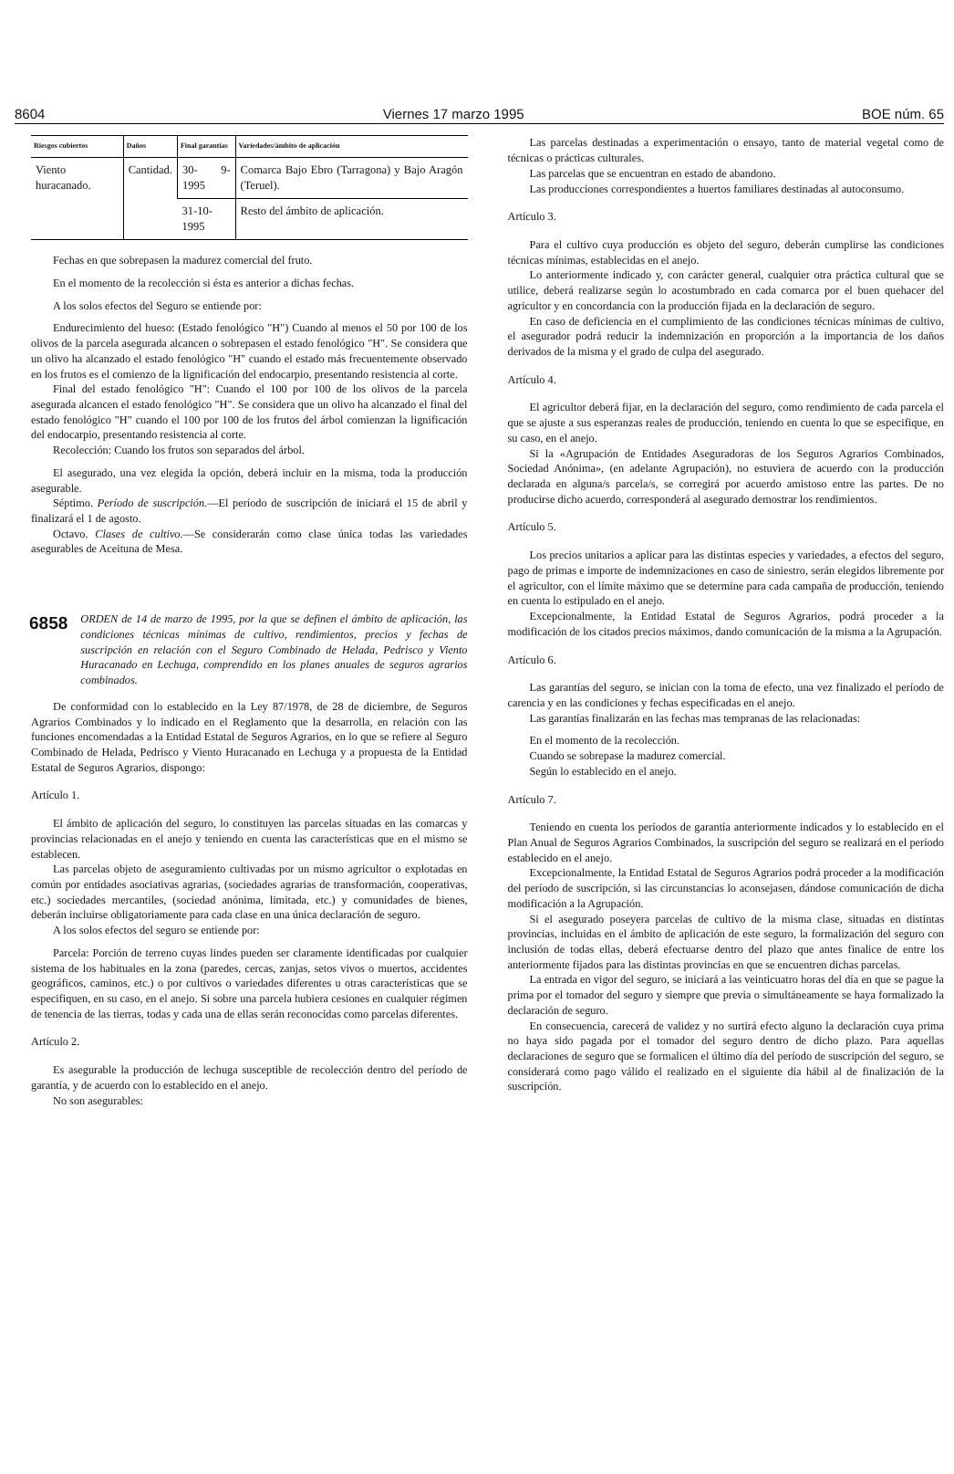8604 Viernes 17 marzo 1995 BOE núm. 65
| Riesgos cubiertos | Daños | Final garantías | Variedades/ámbito de aplicación |
| --- | --- | --- | --- |
| Viento huracanado. | Cantidad. | 30- 9-1995 | Comarca Bajo Ebro (Tarragona) y Bajo Aragón (Teruel). |
| | | 31-10-1995 | Resto del ámbito de aplicación. |
Fechas en que sobrepasen la madurez comercial del fruto.
En el momento de la recolección si ésta es anterior a dichas fechas.
A los solos efectos del Seguro se entiende por:
Endurecimiento del hueso: (Estado fenológico "H") Cuando al menos el 50 por 100 de los olivos de la parcela asegurada alcancen o sobrepasen el estado fenológico "H". Se considera que un olivo ha alcanzado el estado fenológico "H" cuando el estado más frecuentemente observado en los frutos es el comienzo de la lignificación del endocarpio, presentando resistencia al corte.
Final del estado fenológico "H": Cuando el 100 por 100 de los olivos de la parcela asegurada alcancen el estado fenológico "H". Se considera que un olivo ha alcanzado el final del estado fenológico "H" cuando el 100 por 100 de los frutos del árbol comienzan la lignificación del endocarpio, presentando resistencia al corte.
Recolección: Cuando los frutos son separados del árbol.
El asegurado, una vez elegida la opción, deberá incluir en la misma, toda la producción asegurable.
Séptimo. Período de suscripción.—El período de suscripción de iniciará el 15 de abril y finalizará el 1 de agosto.
Octavo. Clases de cultivo.—Se considerarán como clase única todas las variedades asegurables de Aceituna de Mesa.
6858 ORDEN de 14 de marzo de 1995, por la que se definen el ámbito de aplicación, las condiciones técnicas mínimas de cultivo, rendimientos, precios y fechas de suscripción en relación con el Seguro Combinado de Helada, Pedrisco y Viento Huracanado en Lechuga, comprendido en los planes anuales de seguros agrarios combinados.
De conformidad con lo establecido en la Ley 87/1978, de 28 de diciembre, de Seguros Agrarios Combinados y lo indicado en el Reglamento que la desarrolla, en relación con las funciones encomendadas a la Entidad Estatal de Seguros Agrarios, en lo que se refiere al Seguro Combinado de Helada, Pedrisco y Viento Huracanado en Lechuga y a propuesta de la Entidad Estatal de Seguros Agrarios, dispongo:
Artículo 1.
El ámbito de aplicación del seguro, lo constituyen las parcelas situadas en las comarcas y provincias relacionadas en el anejo y teniendo en cuenta las características que en el mismo se establecen.
Las parcelas objeto de aseguramiento cultivadas por un mismo agricultor o explotadas en común por entidades asociativas agrarias, (sociedades agrarias de transformación, cooperativas, etc.) sociedades mercantiles, (sociedad anónima, limitada, etc.) y comunidades de bienes, deberán incluirse obligatoriamente para cada clase en una única declaración de seguro.
A los solos efectos del seguro se entiende por:
Parcela: Porción de terreno cuyas lindes pueden ser claramente identificadas por cualquier sistema de los habituales en la zona (paredes, cercas, zanjas, setos vivos o muertos, accidentes geográficos, caminos, etc.) o por cultivos o variedades diferentes u otras características que se especifiquen, en su caso, en el anejo. Si sobre una parcela hubiera cesiones en cualquier régimen de tenencia de las tierras, todas y cada una de ellas serán reconocidas como parcelas diferentes.
Artículo 2.
Es asegurable la producción de lechuga susceptible de recolección dentro del período de garantía, y de acuerdo con lo establecido en el anejo.
No son asegurables:
Las parcelas destinadas a experimentación o ensayo, tanto de material vegetal como de técnicas o prácticas culturales.
Las parcelas que se encuentran en estado de abandono.
Las producciones correspondientes a huertos familiares destinadas al autoconsumo.
Artículo 3.
Para el cultivo cuya producción es objeto del seguro, deberán cumplirse las condiciones técnicas mínimas, establecidas en el anejo.
Lo anteriormente indicado y, con carácter general, cualquier otra práctica cultural que se utilice, deberá realizarse según lo acostumbrado en cada comarca por el buen quehacer del agricultor y en concordancia con la producción fijada en la declaración de seguro.
En caso de deficiencia en el cumplimiento de las condiciones técnicas mínimas de cultivo, el asegurador podrá reducir la indemnización en proporción a la importancia de los daños derivados de la misma y el grado de culpa del asegurado.
Artículo 4.
El agricultor deberá fijar, en la declaración del seguro, como rendimiento de cada parcela el que se ajuste a sus esperanzas reales de producción, teniendo en cuenta lo que se especifique, en su caso, en el anejo.
Si la «Agrupación de Entidades Aseguradoras de los Seguros Agrarios Combinados, Sociedad Anónima», (en adelante Agrupación), no estuviera de acuerdo con la producción declarada en alguna/s parcela/s, se corregirá por acuerdo amistoso entre las partes. De no producirse dicho acuerdo, corresponderá al asegurado demostrar los rendimientos.
Artículo 5.
Los precios unitarios a aplicar para las distintas especies y variedades, a efectos del seguro, pago de primas e importe de indemnizaciones en caso de siniestro, serán elegidos libremente por el agricultor, con el límite máximo que se determine para cada campaña de producción, teniendo en cuenta lo estipulado en el anejo.
Excepcionalmente, la Entidad Estatal de Seguros Agrarios, podrá proceder a la modificación de los citados precios máximos, dando comunicación de la misma a la Agrupación.
Artículo 6.
Las garantías del seguro, se inician con la toma de efecto, una vez finalizado el período de carencia y en las condiciones y fechas especificadas en el anejo.
Las garantías finalizarán en las fechas mas tempranas de las relacionadas:
En el momento de la recolección.
Cuando se sobrepase la madurez comercial.
Según lo establecido en el anejo.
Artículo 7.
Teniendo en cuenta los períodos de garantía anteriormente indicados y lo establecido en el Plan Anual de Seguros Agrarios Combinados, la suscripción del seguro se realizará en el período establecido en el anejo.
Excepcionalmente, la Entidad Estatal de Seguros Agrarios podrá proceder a la modificación del período de suscripción, si las circunstancias lo aconsejasen, dándose comunicación de dicha modificación a la Agrupación.
Si el asegurado poseyera parcelas de cultivo de la misma clase, situadas en distintas provincias, incluidas en el ámbito de aplicación de este seguro, la formalización del seguro con inclusión de todas ellas, deberá efectuarse dentro del plazo que antes finalice de entre los anteriormente fijados para las distintas provincias en que se encuentren dichas parcelas.
La entrada en vigor del seguro, se iniciará a las veinticuatro horas del día en que se pague la prima por el tomador del seguro y siempre que previa o simultáneamente se haya formalizado la declaración de seguro.
En consecuencia, carecerá de validez y no surtirá efecto alguno la declaración cuya prima no haya sido pagada por el tomador del seguro dentro de dicho plazo. Para aquellas declaraciones de seguro que se formalicen el último día del período de suscripción del seguro, se considerará como pago válido el realizado en el siguiente día hábil al de finalización de la suscripción.